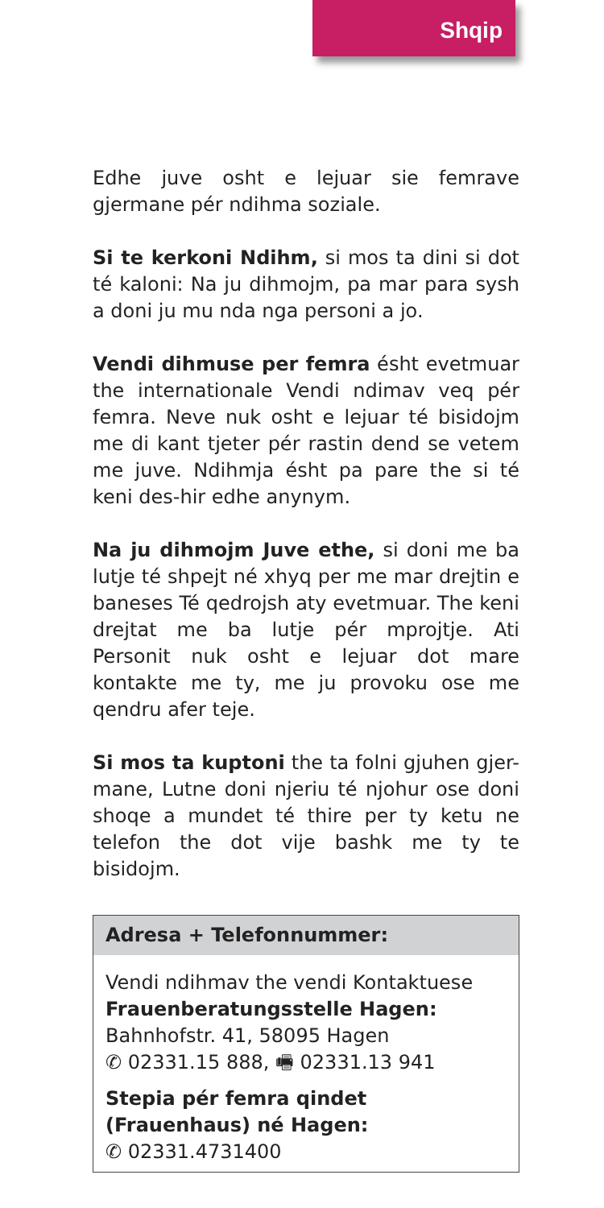Shqip
Edhe juve osht e lejuar sie femrave gjermane pér ndihma soziale.
Si te kerkoni Ndihm, si mos ta dini si dot té kaloni: Na ju dihmojm, pa mar para sysh a doni ju mu nda nga personi a jo.
Vendi dihmuse per femra ésht evetmuar the internationale Vendi ndimav veq pér femra. Neve nuk osht e lejuar té bisidojm me di kant tjeter pér rastin dend se vetem me juve. Ndihmja ésht pa pare the si té keni des-hir edhe anynym.
Na ju dihmojm Juve ethe, si doni me ba lutje té shpejt né xhyq per me mar drejtin e baneses Té qedrojsh aty evetmuar. The keni drejtat me ba lutje pér mprojtje. Ati Personit nuk osht e lejuar dot mare kontakte me ty, me ju provoku ose me qendru afer teje.
Si mos ta kuptoni the ta folni gjuhen gjer-mane, Lutne doni njeriu té njohur ose doni shoqe a mundet té thire per ty ketu ne telefon the dot vije bashk me ty te bisidojm.
Adresa + Telefonnummer:
Vendi ndihmav the vendi Kontaktuese
Frauenberatungsstelle Hagen:
Bahnhofstr. 41, 58095 Hagen
✆ 02331.15 888, 🖷 02331.13 941
Stepia pér femra qindet (Frauenhaus) né Hagen:
✆ 02331.4731400